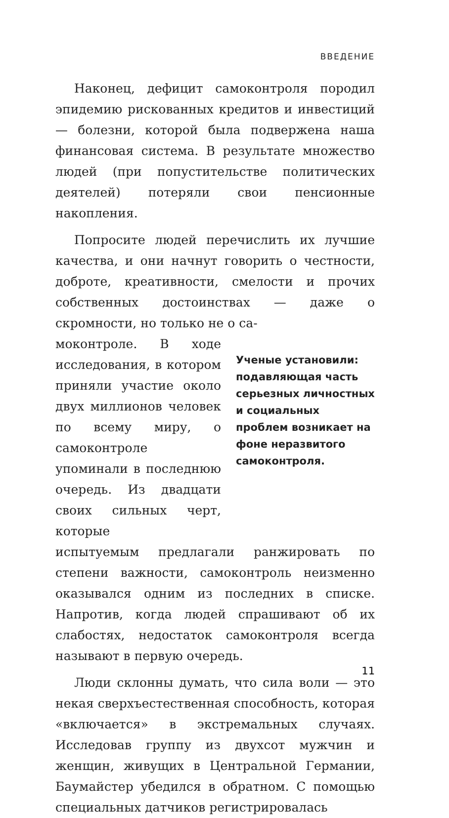ВВЕДЕНИЕ
Наконец, дефицит самоконтроля породил эпидемию рискованных кредитов и инвестиций — болезни, которой была подвержена наша финансовая система. В результате множество людей (при попустительстве политических деятелей) потеряли свои пенсионные накопления.
Попросите людей перечислить их лучшие качества, и они начнут говорить о честности, доброте, креативности, смелости и прочих собственных достоинствах — даже о скромности, но только не о са-
моконтроле. В ходе исследования, в котором приняли участие около двух миллионов человек по всему миру, о самоконтроле упоминали в последнюю очередь. Из двадцати своих сильных черт, которые
Ученые установили: подавляющая часть серьезных личностных и социальных проблем возникает на фоне неразвитого самоконтроля.
испытуемым предлагали ранжировать по степени важности, самоконтроль неизменно оказывался одним из последних в списке. Напротив, когда людей спрашивают об их слабостях, недостаток самоконтроля всегда называют в первую очередь.
Люди склонны думать, что сила воли — это некая сверхъестественная способность, которая «включается» в экстремальных случаях. Исследовав группу из двухсот мужчин и женщин, живущих в Центральной Германии, Баумайстер убедился в обратном. С помощью специальных датчиков регистрировалась
11